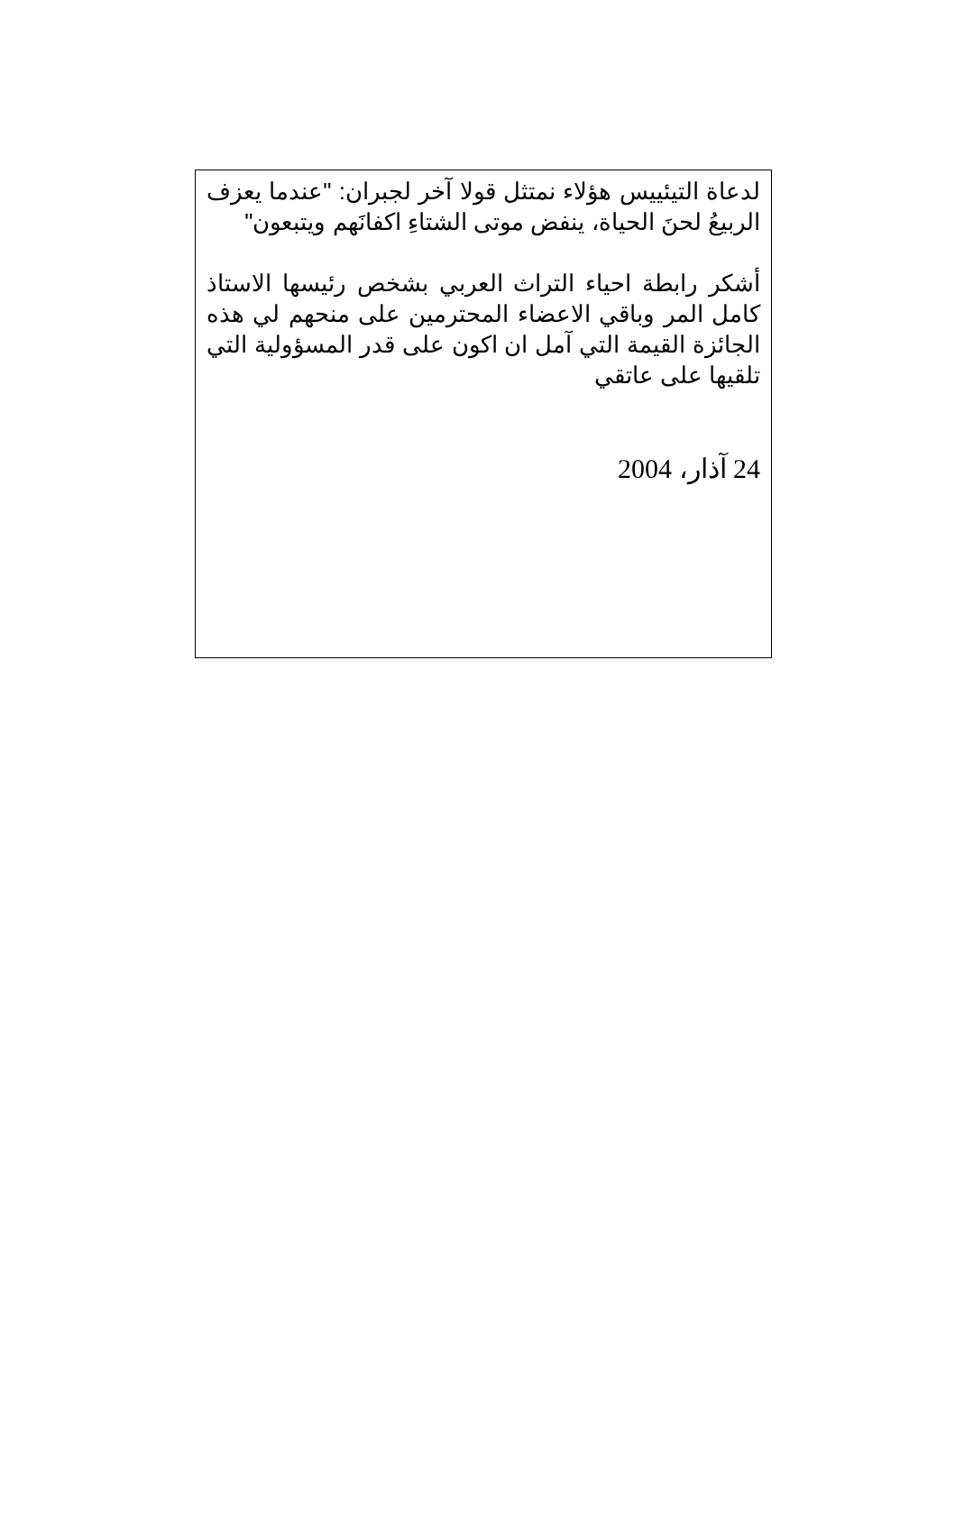لدعاة التيئييس هؤلاء نمتثل قولا آخر لجبران: "عندما يعزف الربيعُ لحنَ الحياة، ينفض موتى الشتاءِ اكفانَهم ويتبعون"
أشكر رابطة احياء التراث العربي بشخص رئيسها الاستاذ كامل المر وباقي الاعضاء المحترمين على منحهم لي هذه الجائزة القيمة التي آمل ان اكون على قدر المسؤولية التي تلقيها على عاتقي
24 آذار، 2004